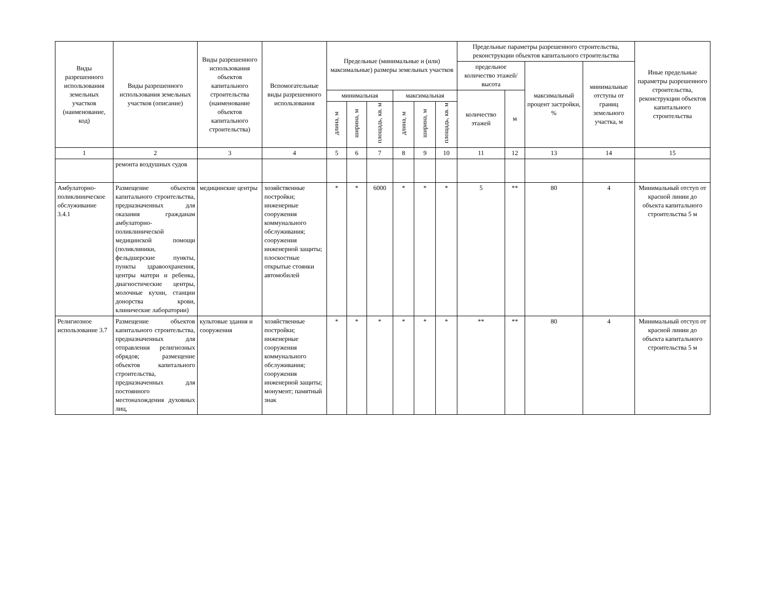| Виды разрешенного использования земельных участков (наименование, код) | Виды разрешенного использования земельных участков (описание) | Виды разрешенного использования объектов капитального строительства (наименование объектов капитального строительства) | Вспомогательные виды разрешенного использования | Предельные (минимальные и (или) максимальные) размеры земельных участков | | | | | | Предельные параметры разрешенного строительства, реконструкции объектов капитального строительства | | | | Иные предельные параметры разрешенного строительства, реконструкции объектов капитального строительства |
| --- | --- | --- | --- | --- | --- | --- | --- | --- | --- | --- | --- | --- | --- | --- |
| | | | | | | | | | | предельное количество этажей/высота | | максимальный процент застройки, % | минимальные отступы от границ земельного участка, м | |
| | | | | минимальная | | | максимальная | | | количество этажей | м | | | |
| | | | | длина, м | ширина, м | площадь, кв. м | длина, м | ширина, м | площадь, кв. м | | | | | |
| 1 | 2 | 3 | 4 | 5 | 6 | 7 | 8 | 9 | 10 | 11 | 12 | 13 | 14 | 15 |
| | ремонта воздушных судов | | | | | | | | | | | | | |
| Амбулаторно-поликлиническое обслуживание 3.4.1 | Размещение объектов капитального строительства, предназначенных для оказания гражданам амбулаторно-поликлинической медицинской помощи (поликлиники, фельдшерские пункты, пункты здравоохранения, центры матери и ребенка, диагностические центры, молочные кухни, станции донорства крови, клинические лаборатории) | медицинские центры | хозяйственные постройки; инженерные сооружения коммунального обслуживания; сооружения инженерной защиты; плоскостные открытые стоянки автомобилей | * | * | 6000 | * | * | * | 5 | ** | 80 | 4 | Минимальный отступ от красной линии до объекта капитального строительства 5 м |
| Религиозное использование 3.7 | Размещение объектов капитального строительства, предназначенных для отправления религиозных обрядов; размещение объектов капитального строительства, предназначенных для постоянного местонахождения духовных лиц, | культовые здания и сооружения | хозяйственные постройки; инженерные сооружения коммунального обслуживания; сооружения инженерной защиты; монумент; памятный знак | * | * | * | * | * | * | ** | ** | 80 | 4 | Минимальный отступ от красной линии до объекта капитального строительства 5 м |